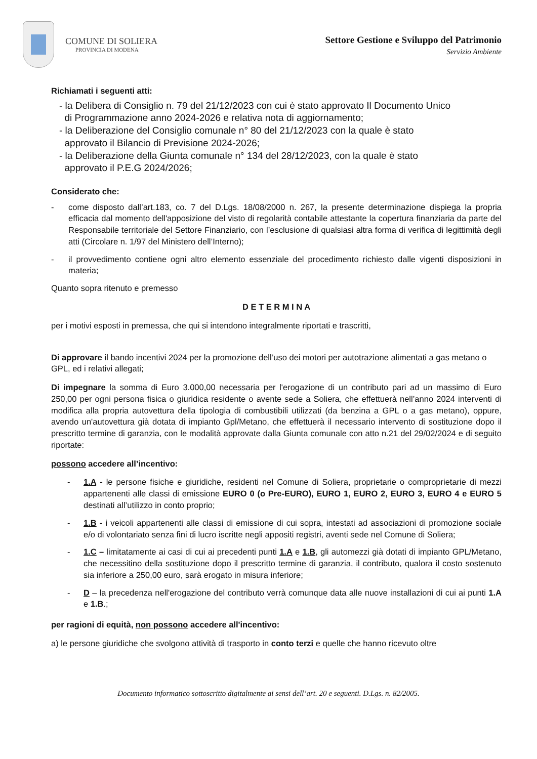COMUNE DI SOLIERA
PROVINCIA DI MODENA
Settore Gestione e Sviluppo del Patrimonio
Servizio Ambiente
Richiamati i seguenti atti:
- la Delibera di Consiglio n. 79 del 21/12/2023 con cui è stato approvato Il Documento Unico
di Programmazione anno 2024-2026 e relativa nota di aggiornamento;
- la Deliberazione del Consiglio comunale n° 80 del 21/12/2023 con la quale è stato
approvato il Bilancio di Previsione 2024-2026;
- la Deliberazione della Giunta comunale n° 134 del 28/12/2023, con la quale è stato
approvato il P.E.G 2024/2026;
Considerato che:
- come disposto dall’art.183, co. 7 del D.Lgs. 18/08/2000 n. 267, la presente determinazione dispiega la propria efficacia dal momento dell'apposizione del visto di regolarità contabile attestante la copertura finanziaria da parte del Responsabile territoriale del Settore Finanziario, con l’esclusione di qualsiasi altra forma di verifica di legittimità degli atti (Circolare n. 1/97 del Ministero dell’Interno);
- il provvedimento contiene ogni altro elemento essenziale del procedimento richiesto dalle vigenti disposizioni in materia;
Quanto sopra ritenuto e premesso
D E T E R M I N A
per i motivi esposti in premessa, che qui si intendono integralmente riportati e trascritti,
Di approvare il bando incentivi 2024 per la promozione dell’uso dei motori per autotrazione alimentati a gas metano o GPL, ed i relativi allegati;
Di impegnare la somma di Euro 3.000,00 necessaria per l'erogazione di un contributo pari ad un massimo di Euro 250,00 per ogni persona fisica o giuridica residente o avente sede a Soliera, che effettuerà nell’anno 2024 interventi di modifica alla propria autovettura della tipologia di combustibili utilizzati (da benzina a GPL o a gas metano), oppure, avendo un'autovettura già dotata di impianto Gpl/Metano, che effettuerà il necessario intervento di sostituzione dopo il prescritto termine di garanzia, con le modalità approvate dalla Giunta comunale con atto n.21 del 29/02/2024 e di seguito riportate:
possono accedere all’incentivo:
- 1.A - le persone fisiche e giuridiche, residenti nel Comune di Soliera, proprietarie o comproprietarie di mezzi appartenenti alle classi di emissione EURO 0 (o Pre-EURO), EURO 1, EURO 2, EURO 3, EURO 4 e EURO 5 destinati all’utilizzo in conto proprio;
- 1.B - i veicoli appartenenti alle classi di emissione di cui sopra, intestati ad associazioni di promozione sociale e/o di volontariato senza fini di lucro iscritte negli appositi registri, aventi sede nel Comune di Soliera;
- 1.C – limitatamente ai casi di cui ai precedenti punti 1.A e 1.B, gli automezzi già dotati di impianto GPL/Metano, che necessitino della sostituzione dopo il prescritto termine di garanzia, il contributo, qualora il costo sostenuto sia inferiore a 250,00 euro, sarà erogato in misura inferiore;
- D – la precedenza nell'erogazione del contributo verrà comunque data alle nuove installazioni di cui ai punti 1.A e 1.B.;
per ragioni di equità, non possono accedere all'incentivo:
a) le persone giuridiche che svolgono attività di trasporto in conto terzi e quelle che hanno ricevuto oltre
Documento informatico sottoscritto digitalmente ai sensi dell’art. 20 e seguenti. D.Lgs. n. 82/2005.